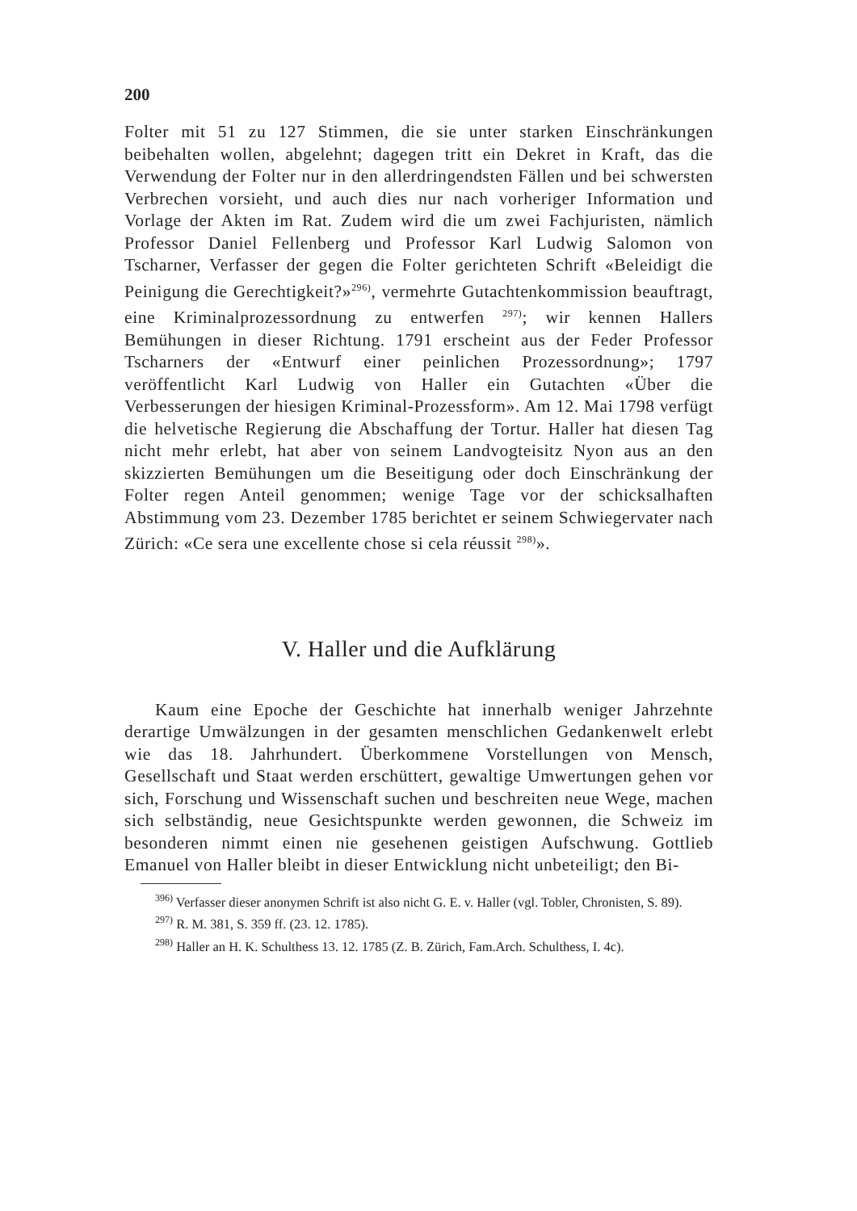200
Folter mit 51 zu 127 Stimmen, die sie unter starken Einschränkungen beibehalten wollen, abgelehnt; dagegen tritt ein Dekret in Kraft, das die Verwendung der Folter nur in den allerdringendsten Fällen und bei schwersten Verbrechen vorsieht, und auch dies nur nach vorheriger Information und Vorlage der Akten im Rat. Zudem wird die um zwei Fachjuristen, nämlich Professor Daniel Fellenberg und Professor Karl Ludwig Salomon von Tscharner, Verfasser der gegen die Folter gerichteten Schrift «Beleidigt die Peinigung die Gerechtigkeit?»<sup>296)</sup>, vermehrte Gutachtenkommission beauftragt, eine Kriminalprozessordnung zu entwerfen <sup>297)</sup>; wir kennen Hallers Bemühungen in dieser Richtung. 1791 erscheint aus der Feder Professor Tscharners der «Entwurf einer peinlichen Prozessordnung»; 1797 veröffentlicht Karl Ludwig von Haller ein Gutachten «Über die Verbesserungen der hiesigen Kriminal-Prozessform». Am 12. Mai 1798 verfügt die helvetische Regierung die Abschaffung der Tortur. Haller hat diesen Tag nicht mehr erlebt, hat aber von seinem Landvogteisitz Nyon aus an den skizzierten Bemühungen um die Beseitigung oder doch Einschränkung der Folter regen Anteil genommen; wenige Tage vor der schicksalhaften Abstimmung vom 23. Dezember 1785 berichtet er seinem Schwiegervater nach Zürich: «Ce sera une excellente chose si cela réussit <sup>298)</sup>».
V. Haller und die Aufklärung
Kaum eine Epoche der Geschichte hat innerhalb weniger Jahrzehnte derartige Umwälzungen in der gesamten menschlichen Gedankenwelt erlebt wie das 18. Jahrhundert. Überkommene Vorstellungen von Mensch, Gesellschaft und Staat werden erschüttert, gewaltige Umwertungen gehen vor sich, Forschung und Wissenschaft suchen und beschreiten neue Wege, machen sich selbständig, neue Gesichtspunkte werden gewonnen, die Schweiz im besonderen nimmt einen nie gesehenen geistigen Aufschwung. Gottlieb Emanuel von Haller bleibt in dieser Entwicklung nicht unbeteiligt; den Bi-
<sup>396)</sup> Verfasser dieser anonymen Schrift ist also nicht G. E. v. Haller (vgl. Tobler, Chronisten, S. 89).
<sup>297)</sup> R. M. 381, S. 359 ff. (23. 12. 1785).
<sup>298)</sup> Haller an H. K. Schulthess 13. 12. 1785 (Z. B. Zürich, Fam.Arch. Schulthess, I. 4c).